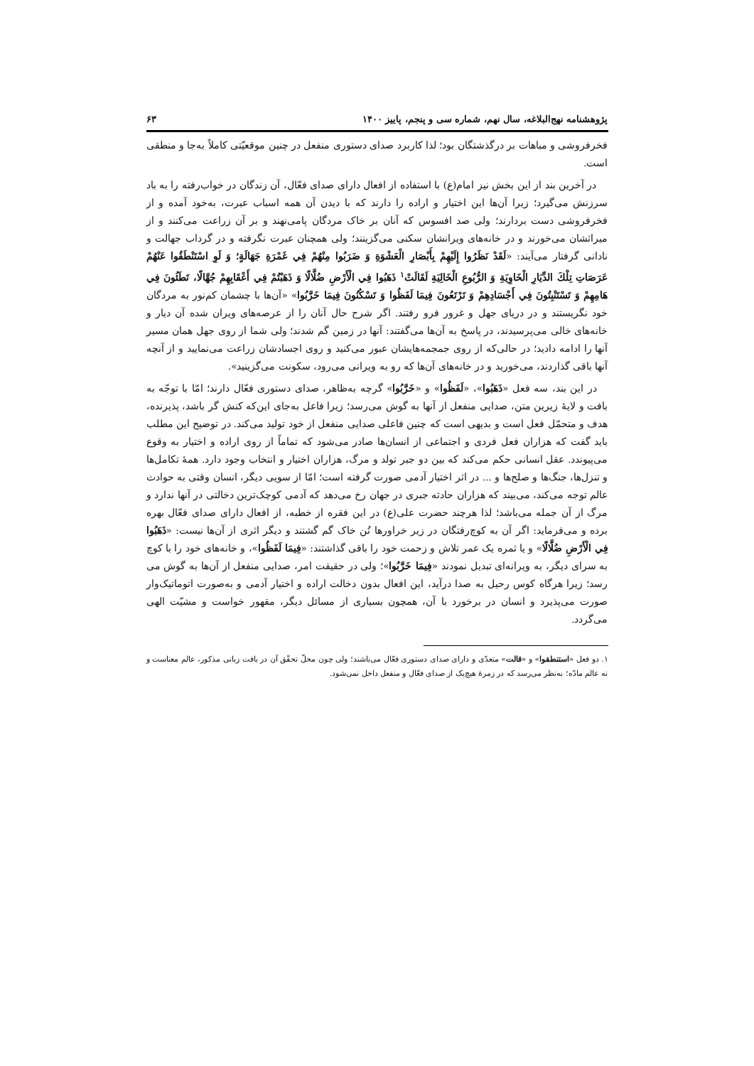پژوهشنامه نهج‌البلاغه، سال نهم، شماره سی و پنجم، پاییز ۱۴۰۰ ۶۳
فخرفروشی و مباهات بر درگذشتگان بود؛ لذا کاربرد صدای دستوری منفعل در چنین موقعیّتی کاملاً به‌جا و منطقی است.
در آخرین بند از این بخش نیز امام(ع) با استفاده از افعال دارای صدای فعّال، آن زندگان در خواب‌رفته را به باد سرزنش می‌گیرد؛ زیرا آن‌ها این اختیار و اراده را دارند که با دیدن آن همه اسباب عبرت، به‌خود آمده و از فخرفروشی دست بردارند؛ ولی صد افسوس که آنان بر خاک مردگان پامی‌نهند و بر آن زراعت می‌کنند و از میراثشان می‌خورند و در خانه‌های ویرانشان سکنی می‌گزینند؛ ولی همچنان عبرت نگرفته و در گرداب جهالت و نادانی گرفتار می‌آیند: «لَقَدْ نَظَرُوا إِلَيْهِمْ بِأَبْصَارِ الْعَشْوَةِ وَ ضَرَبُوا مِنْهُمْ فِي غَمْرَةِ جَهَالَةٍ؛ وَ لَوِ اسْتَنْطَقُوا عَنْهُمْ عَرَصَاتِ تِلْكَ الدِّيَارِ الْخَاوِيَةِ وَ الرُّبُوعِ الْخَالِيَةِ لَقَالَتْ<sup>۱</sup> ذَهَبُوا فِي الْأَرْضِ ضُلَّالًا وَ ذَهَبْتُمْ فِي أَعْقَابِهِمْ جُهَّالًا، تَطَئُونَ فِي هَامِهِمْ وَ تَسْتَنْبِتُونَ فِي أَجْسَادِهِمْ وَ تَرْتَعُونَ فِيمَا لَفَظُوا وَ تَسْكُنُونَ فِيمَا خَرَّبُوا» «آن‌ها با چشمان کم‌نور به مردگان خود نگریستند و در دریای جهل و غرور فرو رفتند. اگر شرح حال آنان را از عرصه‌های ویران شده آن دیار و خانه‌های خالی می‌پرسیدند، در پاسخ به آن‌ها می‌گفتند: آنها در زمین گم شدند؛ ولی شما از روی جهل همان مسیر آنها را ادامه دادید؛ در حالی‌که از روی جمجمه‌هایشان عبور می‌کنید و روی اجسادشان زراعت می‌نمایید و از آنچه آنها باقی گذاردند، می‌خورید و در خانه‌های آن‌ها که رو به ویرانی می‌رود، سکونت می‌گزینید».
در این بند، سه فعل «ذَهَبُوا»، «لَفَظُوا» و «خَرَّبُوا» گرچه به‌ظاهر، صدای دستوری فعّال دارند؛ امّا با توجّه به بافت و لایهٔ زیرین متن، صدایی منفعل از آنها به گوش می‌رسد؛ زیرا فاعل به‌جای این‌که کنش گر باشد، پذیرنده، هدف و متحمّل فعل است و بدیهی است که چنین فاعلی صدایی منفعل از خود تولید می‌کند. در توضیح این مطلب باید گفت که هزاران فعل فردی و اجتماعی از انسان‌ها صادر می‌شود که تماماً از روی اراده و اختیار به وقوع می‌پیوندد. عقل انسانی حکم می‌کند که بین دو جبر تولد و مرگ، هزاران اختیار و انتخاب وجود دارد. همهٔ تکامل‌ها و تنزل‌ها، جنگ‌ها و صلح‌ها و ... در اثر اختیار آدمی صورت گرفته است؛ امّا از سویی دیگر، انسان وقتی به حوادث عالم توجه می‌کند، می‌بیند که هزاران حادثه جبری در جهان رخ می‌دهد که آدمی کوچک‌ترین دخالتی در آنها ندارد و مرگ از آن جمله می‌باشد؛ لذا هرچند حضرت علی(ع) در این فقره از خطبه، از افعال دارای صدای فعّال بهره برده و می‌فرماید: اگر آن به کوچ‌رفتگان در زیر خراورها تُن خاک گم گشتند و دیگر اثری از آن‌ها نیست: «ذَهَبُوا فِي الْأَرْضِ ضُلَّالًا» و یا ثمره یک عمر تلاش و زحمت خود را باقی گذاشتند: «فِيمَا لَفَظُوا»، و خانه‌های خود را با کوچ به سرای دیگر، به ویرانه‌ای تبدیل نمودند «فِيمَا خَرَّبُوا»؛ ولی در حقیقت امر، صدایی منفعل از آن‌ها به گوش می رسد؛ زیرا هرگاه کوس رحیل به صدا درآید، این افعال بدون دخالت اراده و اختیار آدمی و به‌صورت اتوماتیک‌وار صورت می‌پذیرد و انسان در برخورد با آن، همچون بسیاری از مسائل دیگر، مقهور خواست و مشیّت الهی می‌گردد.
۱. دو فعل «استنطقوا» و «قالت» متعدّی و دارای صدای دستوری فعّال می‌باشند؛ ولی چون محلّ تحقّق آن در بافت زبانی مذکور، عالم معناست و نه عالم مادّه؛ به‌نظر می‌رسد که در زمرهٔ هیچ‌یک از صدای فعّال و منفعل داخل نمی‌شود.